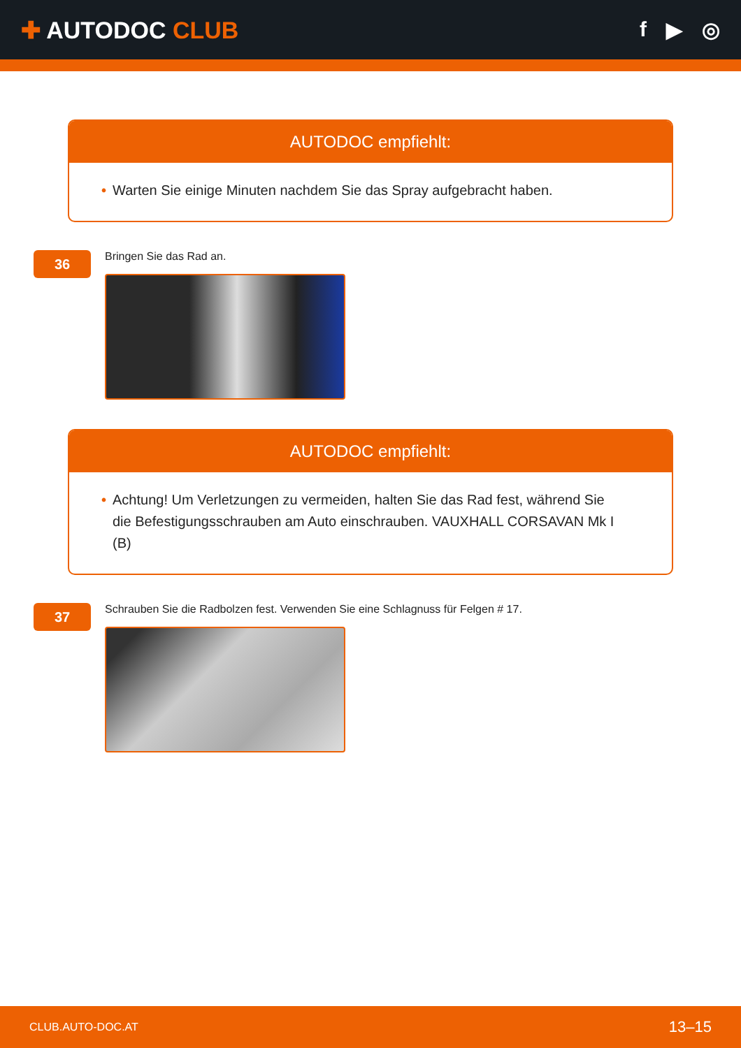✚ AUTODOC CLUB f ▶ ◎
AUTODOC empfiehlt:
• Warten Sie einige Minuten nachdem Sie das Spray aufgebracht haben.
36
Bringen Sie das Rad an.
AUTODOC empfiehlt:
• Achtung! Um Verletzungen zu vermeiden, halten Sie das Rad fest, während Sie die Befestigungsschrauben am Auto einschrauben. VAUXHALL CORSAVAN Mk I (B)
37
Schrauben Sie die Radbolzen fest. Verwenden Sie eine Schlagnuss für Felgen # 17.
CLUB.AUTO-DOC.AT 13–15